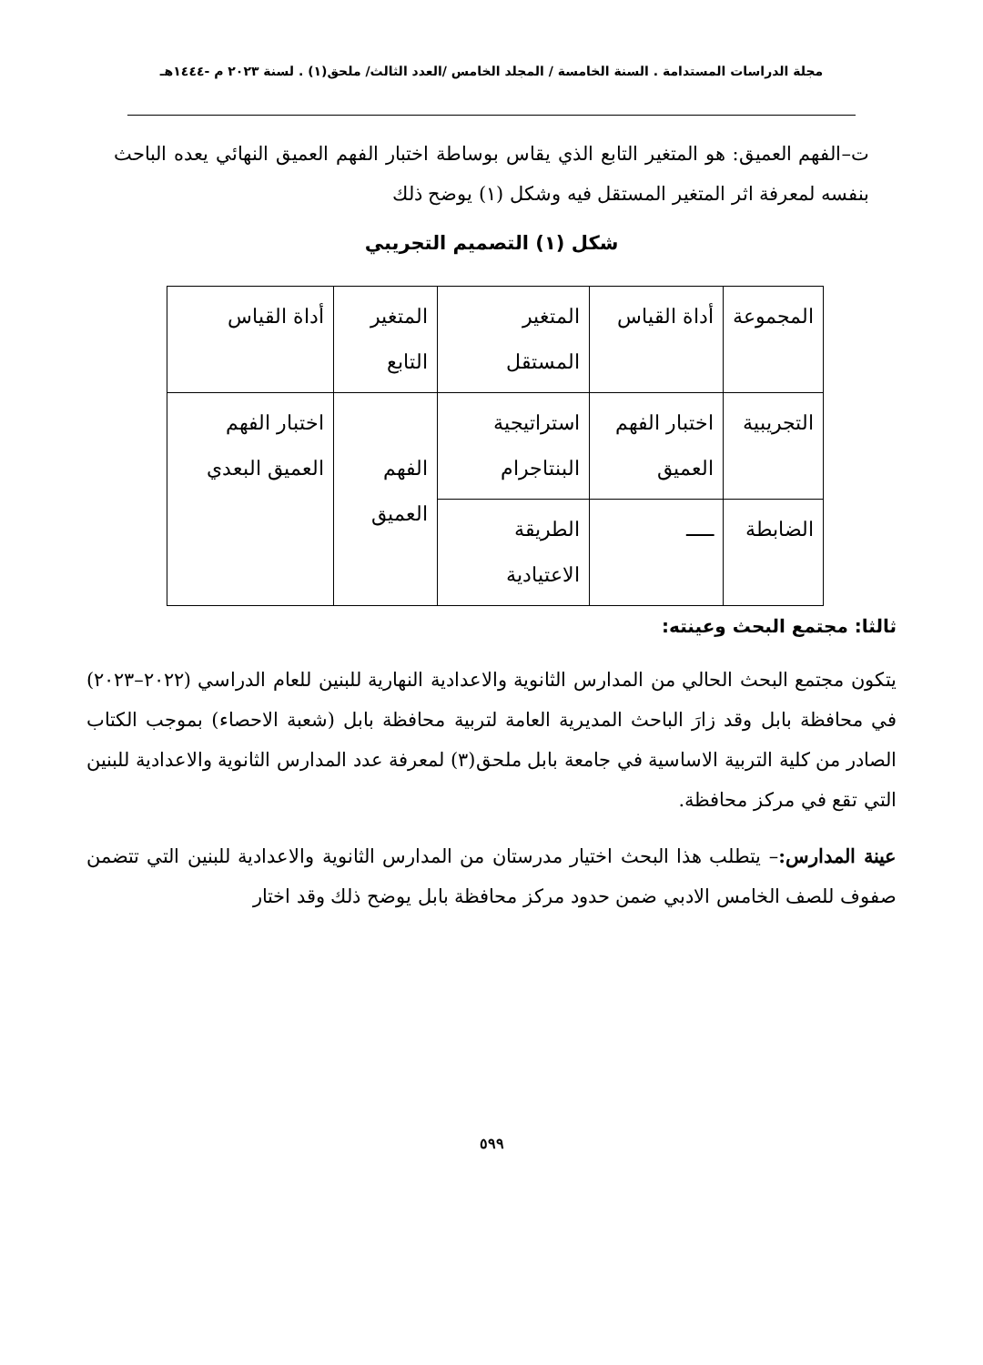مجلة الدراسات المستدامة . السنة الخامسة / المجلد الخامس /العدد الثالث/ ملحق(١) . لسنة ٢٠٢٣ م -١٤٤٤هـ
ت–الفهم العميق: هو المتغير التابع الذي يقاس بوساطة اختبار الفهم العميق النهائي يعده الباحث بنفسه لمعرفة اثر المتغير المستقل فيه وشكل (١) يوضح ذلك
شكل (١) التصميم التجريبي
| المجموعة | أداة القياس | المتغير المستقل | المتغير التابع | أداة القياس |
| التجريبية | اختبار الفهم العميق | استراتيجية البنتاجرام | الفهم العميق | اختبار الفهم العميق البعدي |
| الضابطة | ـــــ | الطريقة الاعتيادية | | |
ثالثا: مجتمع البحث وعينته:
يتكون مجتمع البحث الحالي من المدارس الثانوية والاعدادية النهارية للبنين للعام الدراسي (٢٠٢٢–٢٠٢٣) في محافظة بابل وقد زارَ الباحث المديرية العامة لتربية محافظة بابل (شعبة الاحصاء) بموجب الكتاب الصادر من كلية التربية الاساسية في جامعة بابل ملحق(٣) لمعرفة عدد المدارس الثانوية والاعدادية للبنين التي تقع في مركز محافظة.
عينة المدارس:– يتطلب هذا البحث اختيار مدرستان من المدارس الثانوية والاعدادية للبنين التي تتضمن صفوف للصف الخامس الادبي ضمن حدود مركز محافظة بابل يوضح ذلك وقد اختار
٥٩٩